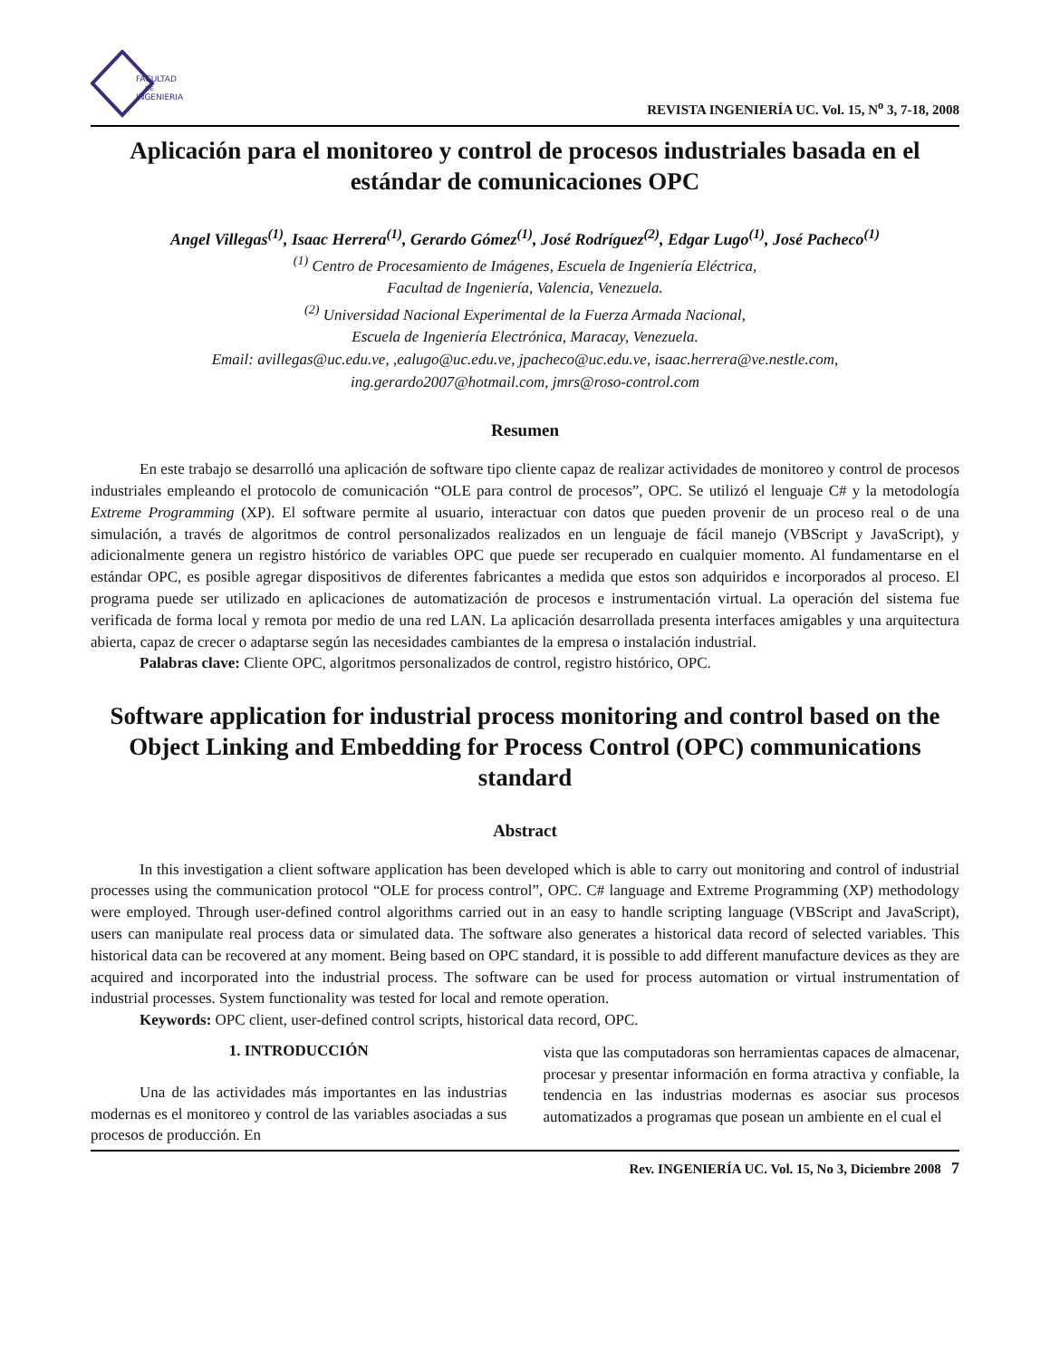FACULTAD
DE
INGENIERIA
REVISTA INGENIERÍA UC. Vol. 15, N<sup>o</sup> 3, 7-18, 2008
Aplicación para el monitoreo y control de procesos industriales basada en el estándar de comunicaciones OPC
Angel Villegas<sup>(1)</sup>, Isaac Herrera<sup>(1)</sup>, Gerardo Gómez<sup>(1)</sup>, José Rodríguez<sup>(2)</sup>, Edgar Lugo<sup>(1)</sup>, José Pacheco<sup>(1)</sup>
<sup>(1)</sup> Centro de Procesamiento de Imágenes, Escuela de Ingeniería Eléctrica,
Facultad de Ingeniería, Valencia, Venezuela.
<sup>(2)</sup> Universidad Nacional Experimental de la Fuerza Armada Nacional,
Escuela de Ingeniería Electrónica, Maracay, Venezuela.
Email: avillegas@uc.edu.ve, ,ealugo@uc.edu.ve, jpacheco@uc.edu.ve, isaac.herrera@ve.nestle.com,
ing.gerardo2007@hotmail.com, jmrs@roso-control.com
Resumen
En este trabajo se desarrolló una aplicación de software tipo cliente capaz de realizar actividades de monitoreo y control de procesos industriales empleando el protocolo de comunicación “OLE para control de procesos”, OPC. Se utilizó el lenguaje C# y la metodología Extreme Programming (XP). El software permite al usuario, interactuar con datos que pueden provenir de un proceso real o de una simulación, a través de algoritmos de control personalizados realizados en un lenguaje de fácil manejo (VBScript y JavaScript), y adicionalmente genera un registro histórico de variables OPC que puede ser recuperado en cualquier momento. Al fundamentarse en el estándar OPC, es posible agregar dispositivos de diferentes fabricantes a medida que estos son adquiridos e incorporados al proceso. El programa puede ser utilizado en aplicaciones de automatización de procesos e instrumentación virtual. La operación del sistema fue verificada de forma local y remota por medio de una red LAN. La aplicación desarrollada presenta interfaces amigables y una arquitectura abierta, capaz de crecer o adaptarse según las necesidades cambiantes de la empresa o instalación industrial.
Palabras clave: Cliente OPC, algoritmos personalizados de control, registro histórico, OPC.
Software application for industrial process monitoring and control based on the Object Linking and Embedding for Process Control (OPC) communications standard
Abstract
In this investigation a client software application has been developed which is able to carry out monitoring and control of industrial processes using the communication protocol “OLE for process control”, OPC. C# language and Extreme Programming (XP) methodology were employed. Through user-defined control algorithms carried out in an easy to handle scripting language (VBScript and JavaScript), users can manipulate real process data or simulated data. The software also generates a historical data record of selected variables. This historical data can be recovered at any moment. Being based on OPC standard, it is possible to add different manufacture devices as they are acquired and incorporated into the industrial process. The software can be used for process automation or virtual instrumentation of industrial processes. System functionality was tested for local and remote operation.
Keywords: OPC client, user-defined control scripts, historical data record, OPC.
1. INTRODUCCIÓN
Una de las actividades más importantes en las industrias modernas es el monitoreo y control de las variables asociadas a sus procesos de producción. En
vista que las computadoras son herramientas capaces de almacenar, procesar y presentar información en forma atractiva y confiable, la tendencia en las industrias modernas es asociar sus procesos automatizados a programas que posean un ambiente en el cual el
Rev. INGENIERÍA UC. Vol. 15, No 3, Diciembre 2008 7